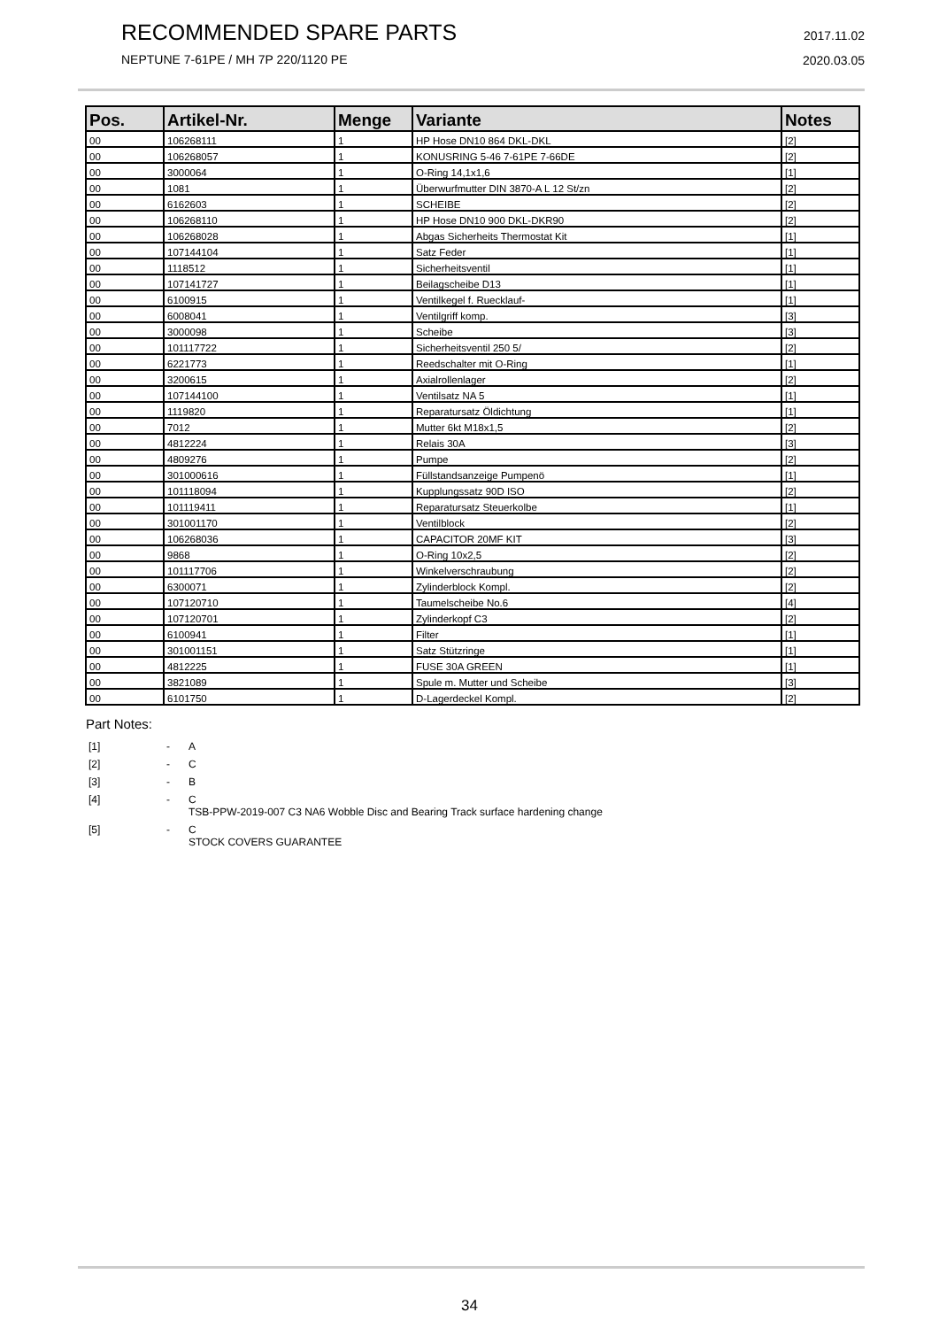RECOMMENDED SPARE PARTS
NEPTUNE 7-61PE / MH 7P 220/1120 PE
2017.11.02
2020.03.05
| Pos. | Artikel-Nr. | Menge | Variante | Notes |
| --- | --- | --- | --- | --- |
| 00 | 106268111 | 1 | HP Hose DN10 864 DKL-DKL | [2] |
| 00 | 106268057 | 1 | KONUSRING 5-46 7-61PE 7-66DE | [2] |
| 00 | 3000064 | 1 | O-Ring 14,1x1,6 | [1] |
| 00 | 1081 | 1 | Überwurfmutter DIN 3870-A L 12 St/zn | [2] |
| 00 | 6162603 | 1 | SCHEIBE | [2] |
| 00 | 106268110 | 1 | HP Hose DN10 900 DKL-DKR90 | [2] |
| 00 | 106268028 | 1 | Abgas Sicherheits Thermostat Kit | [1] |
| 00 | 107144104 | 1 | Satz Feder | [1] |
| 00 | 1118512 | 1 | Sicherheitsventil | [1] |
| 00 | 107141727 | 1 | Beilagscheibe D13 | [1] |
| 00 | 6100915 | 1 | Ventilkegel f. Ruecklauf- | [1] |
| 00 | 6008041 | 1 | Ventilgriff komp. | [3] |
| 00 | 3000098 | 1 | Scheibe | [3] |
| 00 | 101117722 | 1 | Sicherheitsventil 250 5/ | [2] |
| 00 | 6221773 | 1 | Reedschalter mit O-Ring | [1] |
| 00 | 3200615 | 1 | Axialrollenlager | [2] |
| 00 | 107144100 | 1 | Ventilsatz NA 5 | [1] |
| 00 | 1119820 | 1 | Reparatursatz Öldichtung | [1] |
| 00 | 7012 | 1 | Mutter 6kt M18x1,5 | [2] |
| 00 | 4812224 | 1 | Relais 30A | [3] |
| 00 | 4809276 | 1 | Pumpe | [2] |
| 00 | 301000616 | 1 | Füllstandsanzeige Pumpenö | [1] |
| 00 | 101118094 | 1 | Kupplungssatz 90D ISO | [2] |
| 00 | 101119411 | 1 | Reparatursatz Steuerkolbe | [1] |
| 00 | 301001170 | 1 | Ventilblock | [2] |
| 00 | 106268036 | 1 | CAPACITOR 20MF KIT | [3] |
| 00 | 9868 | 1 | O-Ring 10x2,5 | [2] |
| 00 | 101117706 | 1 | Winkelverschraubung | [2] |
| 00 | 6300071 | 1 | Zylinderblock Kompl. | [2] |
| 00 | 107120710 | 1 | Taumelscheibe No.6 | [4] |
| 00 | 107120701 | 1 | Zylinderkopf C3 | [2] |
| 00 | 6100941 | 1 | Filter | [1] |
| 00 | 301001151 | 1 | Satz Stützringe | [1] |
| 00 | 4812225 | 1 | FUSE 30A GREEN | [1] |
| 00 | 3821089 | 1 | Spule m. Mutter und Scheibe | [3] |
| 00 | 6101750 | 1 | D-Lagerdeckel Kompl. | [2] |
Part Notes:
[1] - A
[2] - C
[3] - B
[4] - C
TSB-PPW-2019-007 C3 NA6 Wobble Disc and Bearing Track surface hardening change
[5] - C
STOCK COVERS GUARANTEE
34